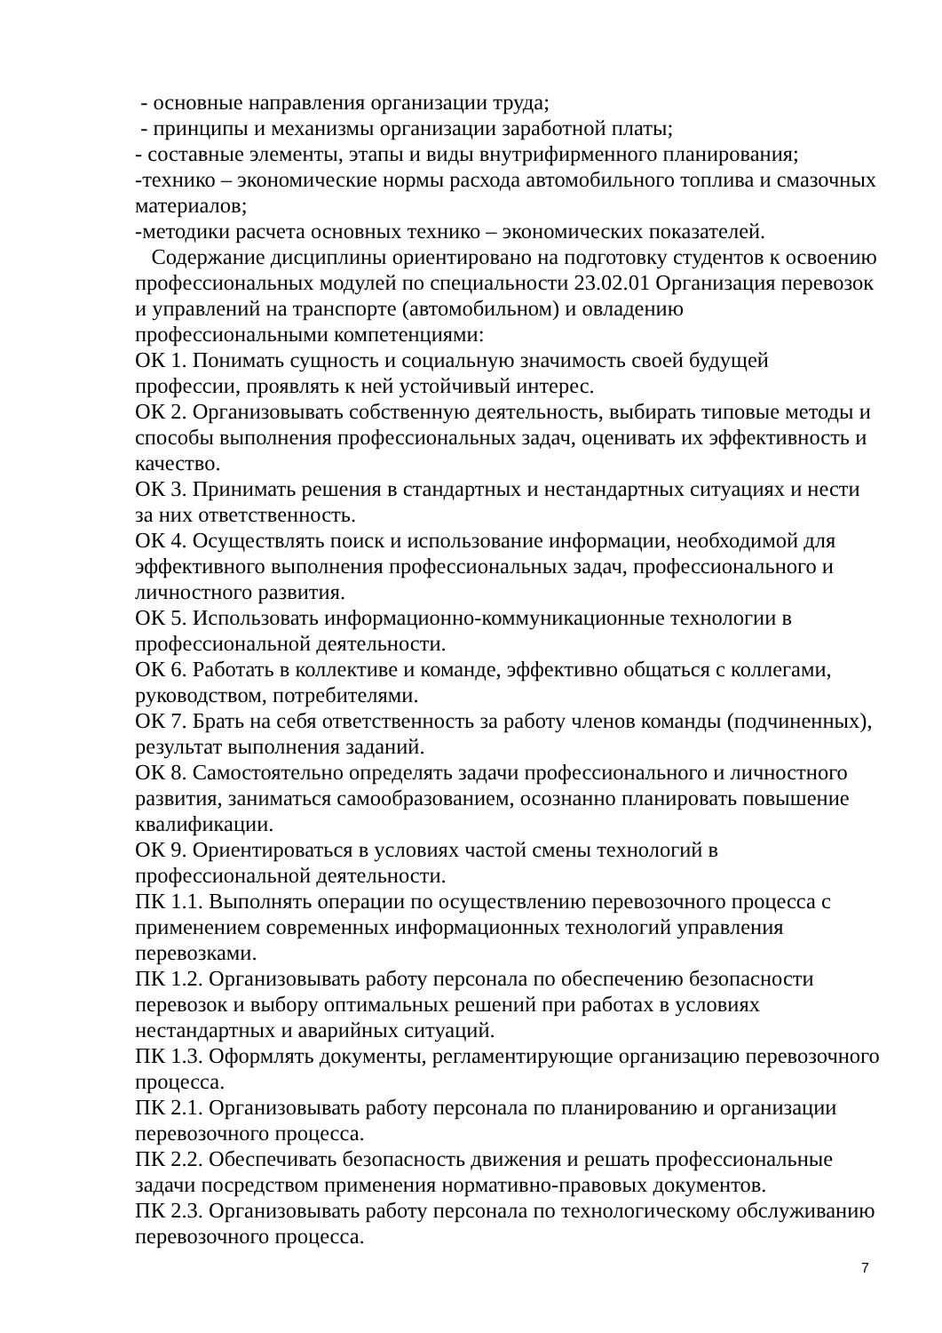- основные направления организации труда;
- принципы и механизмы организации заработной платы;
- составные элементы, этапы и виды внутрифирменного планирования;
-технико – экономические нормы расхода автомобильного топлива и смазочных материалов;
-методики расчета основных технико – экономических показателей.
Содержание дисциплины ориентировано на подготовку студентов к освоению профессиональных модулей по специальности 23.02.01 Организация перевозок и управлений на транспорте (автомобильном) и овладению профессиональными компетенциями:
ОК 1. Понимать сущность и социальную значимость своей будущей профессии, проявлять к ней устойчивый интерес.
ОК 2. Организовывать собственную деятельность, выбирать типовые методы и способы выполнения профессиональных задач, оценивать их эффективность и качество.
ОК 3. Принимать решения в стандартных и нестандартных ситуациях и нести за них ответственность.
ОК 4. Осуществлять поиск и использование информации, необходимой для эффективного выполнения профессиональных задач, профессионального и личностного развития.
ОК 5. Использовать информационно-коммуникационные технологии в профессиональной деятельности.
ОК 6. Работать в коллективе и команде, эффективно общаться с коллегами, руководством, потребителями.
ОК 7. Брать на себя ответственность за работу членов команды (подчиненных), результат выполнения заданий.
ОК 8. Самостоятельно определять задачи профессионального и личностного развития, заниматься самообразованием, осознанно планировать повышение квалификации.
ОК 9. Ориентироваться в условиях частой смены технологий в профессиональной деятельности.
ПК 1.1. Выполнять операции по осуществлению перевозочного процесса с применением современных информационных технологий управления перевозками.
ПК 1.2. Организовывать работу персонала по обеспечению безопасности перевозок и выбору оптимальных решений при работах в условиях нестандартных и аварийных ситуаций.
ПК 1.3. Оформлять документы, регламентирующие организацию перевозочного процесса.
ПК 2.1. Организовывать работу персонала по планированию и организации перевозочного процесса.
ПК 2.2. Обеспечивать безопасность движения и решать профессиональные задачи посредством применения нормативно-правовых документов.
ПК 2.3. Организовывать работу персонала по технологическому обслуживанию перевозочного процесса.
7